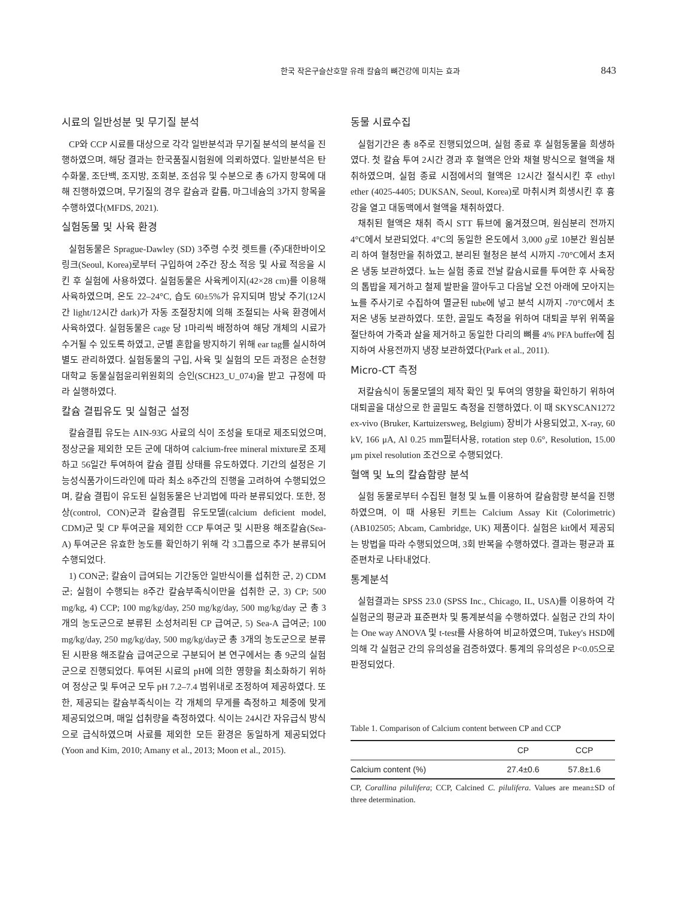한국 작은구슬산호말 유래 칼슘의 뼈건강에 미치는 효과 843
시료의 일반성분 및 무기질 분석
CP와 CCP 시료를 대상으로 각각 일반분석과 무기질 분석의 분석을 진행하였으며, 해당 결과는 한국품질시험원에 의뢰하였다. 일반분석은 탄수화물, 조단백, 조지방, 조회분, 조섬유 및 수분으로 총 6가지 항목에 대해 진행하였으며, 무기질의 경우 칼슘과 칼륨, 마그네슘의 3가지 항목을 수행하였다(MFDS, 2021).
실험동물 및 사육 환경
실험동물은 Sprague-Dawley (SD) 3주령 수컷 렛트를 (주)대한바이오링크(Seoul, Korea)로부터 구입하여 2주간 장소 적응 및 사료 적응을 시킨 후 실험에 사용하였다. 실험동물은 사육케이지(42×28 cm)를 이용해 사육하였으며, 온도 22–24°C, 습도 60±5%가 유지되며 밤낮 주기(12시간 light/12시간 dark)가 자동 조절장치에 의해 조절되는 사육 환경에서 사육하였다. 실험동물은 cage 당 1마리씩 배정하여 해당 개체의 시료가 수거될 수 있도록 하였고, 군별 혼합을 방지하기 위해 ear tag를 실시하여 별도 관리하였다. 실험동물의 구입, 사육 및 실험의 모든 과정은 순천향대학교 동물실험윤리위원회의 승인(SCH23_U_074)을 받고 규정에 따라 실행하였다.
칼슘 결핍유도 및 실험군 설정
칼슘결핍 유도는 AIN-93G 사료의 식이 조성을 토대로 제조되었으며, 정상군을 제외한 모든 군에 대하여 calcium-free mineral mixture로 조제하고 56일간 투여하여 칼슘 결핍 상태를 유도하였다. 기간의 설정은 기능성식품가이드라인에 따라 최소 8주간의 진행을 고려하여 수행되었으며, 칼슘 결핍이 유도된 실험동물은 난괴법에 따라 분류되었다. 또한, 정상(control, CON)군과 칼슘결핍 유도모델(calcium deficient model, CDM)군 및 CP 투여군을 제외한 CCP 투여군 및 시판용 해조칼슘(Sea-A) 투여군은 유효한 농도를 확인하기 위해 각 3그룹으로 추가 분류되어 수행되었다.
1) CON군; 칼슘이 급여되는 기간동안 일반식이를 섭취한 군, 2) CDM군; 실험이 수행되는 8주간 칼슘부족식이만을 섭취한 군, 3) CP; 500 mg/kg, 4) CCP; 100 mg/kg/day, 250 mg/kg/day, 500 mg/kg/day 군 총 3개의 농도군으로 분류된 소성처리된 CP 급여군, 5) Sea-A 급여군; 100 mg/kg/day, 250 mg/kg/day, 500 mg/kg/day군 총 3개의 농도군으로 분류된 시판용 해조칼슘 급여군으로 구분되어 본 연구에서는 총 9군의 실험군으로 진행되었다. 투여된 시료의 pH에 의한 영향을 최소화하기 위하여 정상군 및 투여군 모두 pH 7.2–7.4 범위내로 조정하여 제공하였다. 또한, 제공되는 칼슘부족식이는 각 개체의 무게를 측정하고 체중에 맞게 제공되었으며, 매일 섭취량을 측정하였다. 식이는 24시간 자유급식 방식으로 급식하였으며 사료를 제외한 모든 환경은 동일하게 제공되었다(Yoon and Kim, 2010; Amany et al., 2013; Moon et al., 2015).
동물 시료수집
실험기간은 총 8주로 진행되었으며, 실험 종료 후 실험동물을 희생하였다. 첫 칼슘 투여 2시간 경과 후 혈액은 안와 채혈 방식으로 혈액을 채취하였으며, 실험 종료 시점에서의 혈액은 12시간 절식시킨 후 ethyl ether (4025-4405; DUKSAN, Seoul, Korea)로 마취시켜 희생시킨 후 흉강을 열고 대동맥에서 혈액을 채취하였다.
채취된 혈액은 채취 즉시 STT 튜브에 옮겨졌으며, 원심분리 전까지 4°C에서 보관되었다. 4°C의 동일한 온도에서 3,000 g로 10분간 원심분리 하여 혈청만을 취하였고, 분리된 혈청은 분석 시까지 -70°C에서 초저온 냉동 보관하였다. 뇨는 실험 종료 전날 칼슘시료를 투여한 후 사육장의 톱밥을 제거하고 철제 발판을 깔아두고 다음날 오전 아래에 모아지는 뇨를 주사기로 수집하여 멸균된 tube에 넣고 분석 시까지 -70°C에서 초저온 냉동 보관하였다. 또한, 골밀도 측정을 위하여 대퇴골 부위 위쪽을 절단하여 가죽과 살을 제거하고 동일한 다리의 뼈를 4% PFA buffer에 침지하여 사용전까지 냉장 보관하였다(Park et al., 2011).
Micro-CT 측정
저칼슘식이 동물모델의 제작 확인 및 투여의 영향을 확인하기 위하여 대퇴골을 대상으로 한 골밀도 측정을 진행하였다. 이 때 SKYSCAN1272 ex-vivo (Bruker, Kartuizersweg, Belgium) 장비가 사용되었고, X-ray, 60 kV, 166 μA, Al 0.25 mm필터사용, rotation step 0.6°, Resolution, 15.00 μm pixel resolution 조건으로 수행되었다.
혈액 및 뇨의 칼슘함량 분석
실험 동물로부터 수집된 혈청 및 뇨를 이용하여 칼슘함량 분석을 진행하였으며, 이 때 사용된 키트는 Calcium Assay Kit (Colorimetric) (AB102505; Abcam, Cambridge, UK) 제품이다. 실험은 kit에서 제공되는 방법을 따라 수행되었으며, 3회 반복을 수행하였다. 결과는 평균과 표준편차로 나타내었다.
통계분석
실험결과는 SPSS 23.0 (SPSS Inc., Chicago, IL, USA)를 이용하여 각 실험군의 평균과 표준편차 및 통계분석을 수행하였다. 실험군 간의 차이는 One way ANOVA 및 t-test를 사용하여 비교하였으며, Tukey's HSD에 의해 각 실험군 간의 유의성을 검증하였다. 통계의 유의성은 P<0.05으로 판정되었다.
Table 1. Comparison of Calcium content between CP and CCP
| | CP | CCP |
| --- | --- | --- |
| Calcium content (%) | 27.4±0.6 | 57.8±1.6 |
CP, Corallina pilulifera; CCP, Calcined C. pilulifera. Values are mean±SD of three determination.